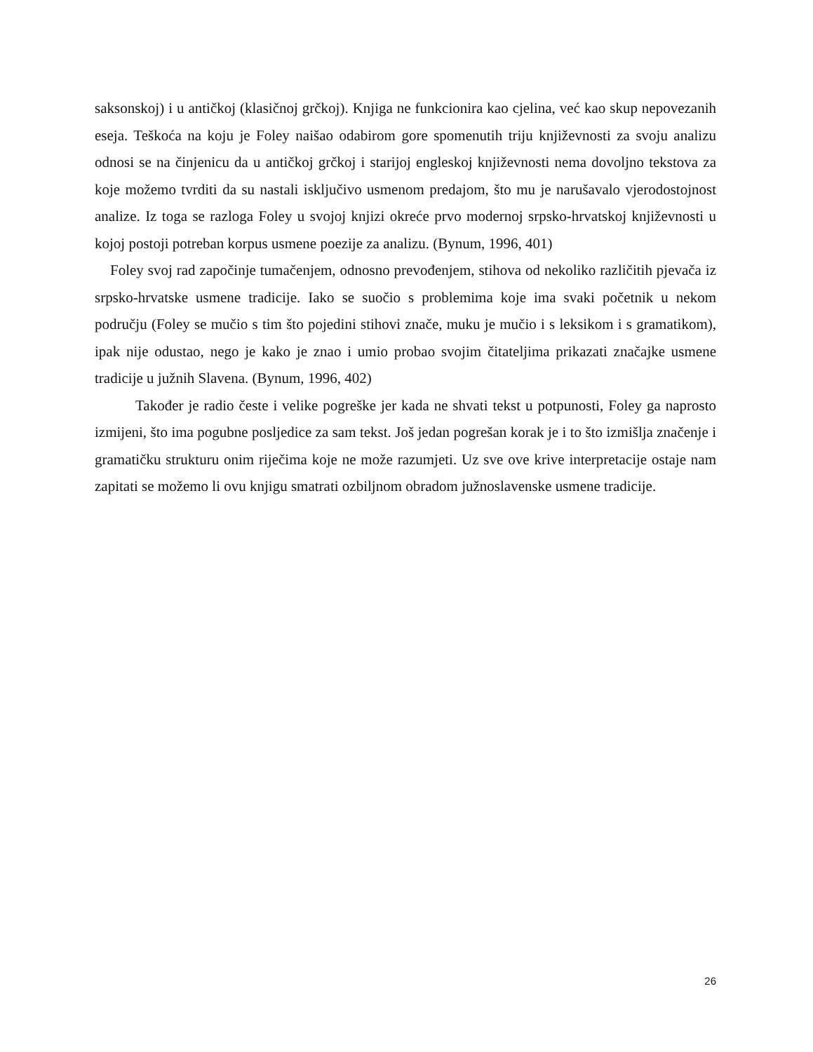saksonskoj) i u antičkoj (klasičnoj grčkoj). Knjiga ne funkcionira kao cjelina, već kao skup nepovezanih eseja. Teškoća na koju je Foley naišao odabirom gore spomenutih triju književnosti za svoju analizu odnosi se na činjenicu da u antičkoj grčkoj i starijoj engleskoj književnosti nema dovoljno tekstova za koje možemo tvrditi da su nastali isključivo usmenom predajom, što mu je narušavalo vjerodostojnost analize. Iz toga se razloga Foley u svojoj knjizi okreće prvo modernoj srpsko-hrvatskoj književnosti u kojoj postoji potreban korpus usmene poezije za analizu. (Bynum, 1996, 401)
Foley svoj rad započinje tumačenjem, odnosno prevođenjem, stihova od nekoliko različitih pjevača iz srpsko-hrvatske usmene tradicije. Iako se suočio s problemima koje ima svaki početnik u nekom području (Foley se mučio s tim što pojedini stihovi znače, muku je mučio i s leksikom i s gramatikom), ipak nije odustao, nego je kako je znao i umio probao svojim čitateljima prikazati značajke usmene tradicije u južnih Slavena. (Bynum, 1996, 402)
Također je radio česte i velike pogreške jer kada ne shvati tekst u potpunosti, Foley ga naprosto izmijeni, što ima pogubne posljedice za sam tekst. Još jedan pogrešan korak je i to što izmišlja značenje i gramatičku strukturu onim riječima koje ne može razumjeti. Uz sve ove krive interpretacije ostaje nam zapitati se možemo li ovu knjigu smatrati ozbiljnom obradom južnoslavenske usmene tradicije.
26